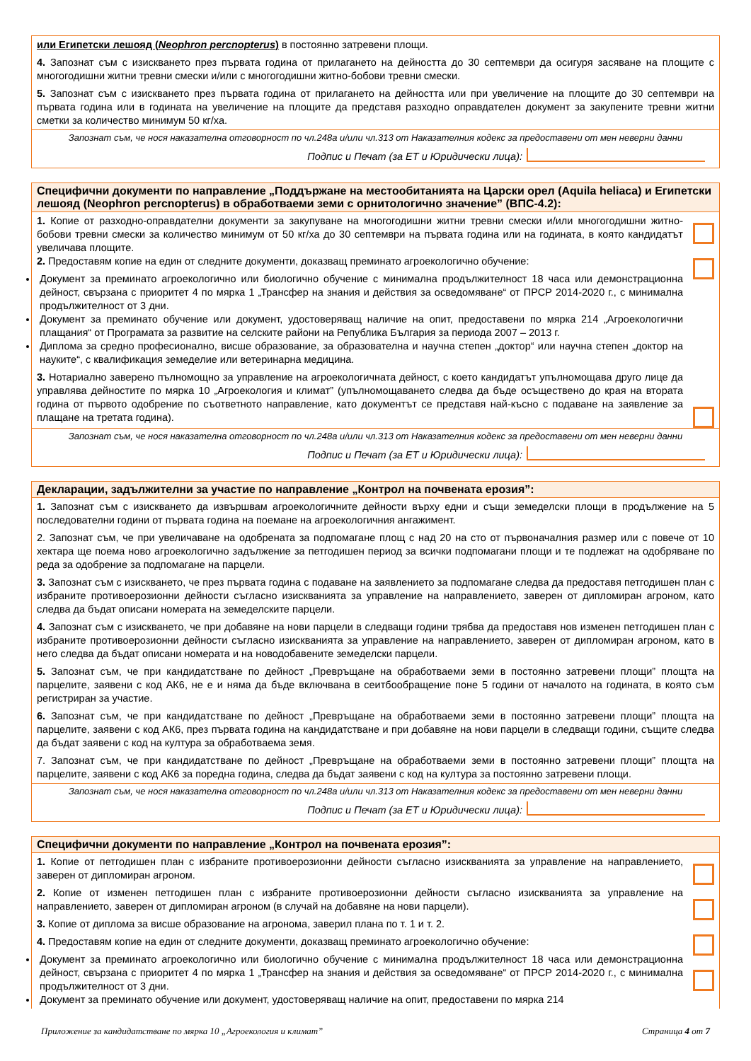или Египетски лешояд (Neophron percnopterus) в постоянно затревени площи.
4. Запознат съм с изискването през първата година от прилагането на дейността до 30 септември да осигуря засяване на площите с многогодишни житни тревни смески и/или с многогодишни житно-бобови тревни смески.
5. Запознат съм с изискването през първата година от прилагането на дейността или при увеличение на площите до 30 септември на първата година или в годината на увеличение на площите да представя разходно оправдателен документ за закупените тревни житни сметки за количество минимум 50 кг/ха.
Запознат съм, че нося наказателна отговорност по чл.248а и/или чл.313 от Наказателния кодекс за предоставени от мен неверни данни
Подпис и Печат (за ЕТ и Юридически лица):
Специфични документи по направление „Поддържане на местообитанията на Царски орел (Aquila heliaca) и Египетски лешояд (Neophron percnopterus) в обработваеми земи с орнитологично значение” (ВПС-4.2):
1. Копие от разходно-оправдателни документи за закупуване на многогодишни житни тревни смески и/или многогодишни житно-бобови тревни смески за количество минимум от 50 кг/ха до 30 септември на първата година или на годината, в която кандидатът увеличава площите.
2. Предоставям копие на един от следните документи, доказващ преминато агроекологично обучение:
Документ за преминато агроекологично или биологично обучение с минимална продължителност 18 часа или демонстрационна дейност, свързана с приоритет 4 по мярка 1 „Трансфер на знания и действия за осведомяване“ от ПРСР 2014-2020 г., с минимална продължителност от 3 дни.
Документ за преминато обучение или документ, удостоверяващ наличие на опит, предоставени по мярка 214 „Агроекологични плащания“ от Програмата за развитие на селските райони на Република България за периода 2007 – 2013 г.
Диплома за средно професионално, висше образование, за образователна и научна степен „доктор“ или научна степен „доктор на науките“, с квалификация земеделие или ветеринарна медицина.
3. Нотариално заверено пълномощно за управление на агроекологичната дейност, с което кандидатът упълномощава друго лице да управлява дейностите по мярка 10 „Агроекология и климат” (упълномощаването следва да бъде осъществено до края на втората година от първото одобрение по съответното направление, като документът се представя най-късно с подаване на заявление за плащане на третата година).
Запознат съм, че нося наказателна отговорност по чл.248а и/или чл.313 от Наказателния кодекс за предоставени от мен неверни данни
Подпис и Печат (за ЕТ и Юридически лица):
Декларации, задължителни за участие по направление „Контрол на почвената ерозия”:
1. Запознат съм с изискването да извършвам агроекологичните дейности върху едни и същи земеделски площи в продължение на 5 последователни години от първата година на поемане на агроекологичния ангажимент.
2. Запознат съм, че при увеличаване на одобрената за подпомагане площ с над 20 на сто от първоначалния размер или с повече от 10 хектара ще поема ново агроекологично задължение за петгодишен период за всички подпомагани площи и те подлежат на одобряване по реда за одобрение за подпомагане на парцели.
3. Запознат съм с изискването, че през първата година с подаване на заявлението за подпомагане следва да предоставя петгодишен план с избраните противоерозионни дейности съгласно изискванията за управление на направлението, заверен от дипломиран агроном, като следва да бъдат описани номерата на земеделските парцели.
4. Запознат съм с изискването, че при добавяне на нови парцели в следващи години трябва да предоставя нов изменен петгодишен план с избраните противоерозионни дейности съгласно изискванията за управление на направлението, заверен от дипломиран агроном, като в него следва да бъдат описани номерата и на новодобавените земеделски парцели.
5. Запознат съм, че при кандидатстване по дейност „Превръщане на обработваеми земи в постоянно затревени площи” площта на парцелите, заявени с код АК6, не е и няма да бъде включвана в сеитбообращение поне 5 години от началото на годината, в която съм регистриран за участие.
6. Запознат съм, че при кандидатстване по дейност „Превръщане на обработваеми земи в постоянно затревени площи” площта на парцелите, заявени с код АК6, през първата година на кандидатстване и при добавяне на нови парцели в следващи години, същите следва да бъдат заявени с код на култура за обработваема земя.
7. Запознат съм, че при кандидатстване по дейност „Превръщане на обработваеми земи в постоянно затревени площи” площта на парцелите, заявени с код АК6 за поредна година, следва да бъдат заявени с код на култура за постоянно затревени площи.
Запознат съм, че нося наказателна отговорност по чл.248а и/или чл.313 от Наказателния кодекс за предоставени от мен неверни данни
Подпис и Печат (за ЕТ и Юридически лица):
Специфични документи по направление „Контрол на почвената ерозия”:
1. Копие от петгодишен план с избраните противоерозионни дейности съгласно изискванията за управление на направлението, заверен от дипломиран агроном.
2. Копие от изменен петгодишен план с избраните противоерозионни дейности съгласно изискванията за управление на направлението, заверен от дипломиран агроном (в случай на добавяне на нови парцели).
3. Копие от диплома за висше образование на агронома, заверил плана по т. 1 и т. 2.
4. Предоставям копие на един от следните документи, доказващ преминато агроекологично обучение:
Документ за преминато агроекологично или биологично обучение с минимална продължителност 18 часа или демонстрационна дейност, свързана с приоритет 4 по мярка 1 „Трансфер на знания и действия за осведомяване“ от ПРСР 2014-2020 г., с минимална продължителност от 3 дни.
Документ за преминато обучение или документ, удостоверяващ наличие на опит, предоставени по мярка 214
Приложение за кандидатстване по мярка 10 „Агроекология и климат” Страница 4 от 7